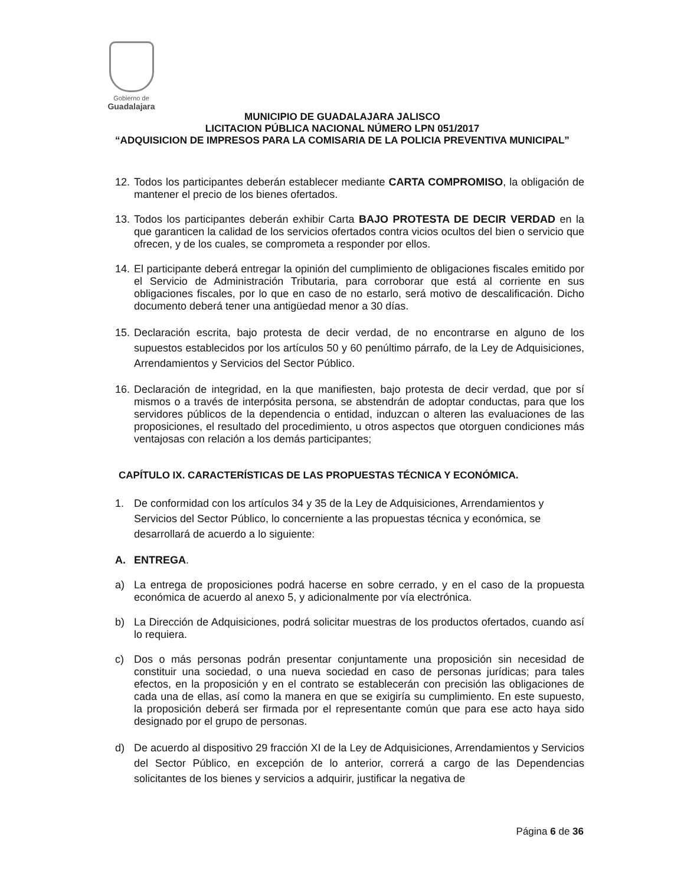Gobierno de
Guadalajara
MUNICIPIO DE GUADALAJARA JALISCO
LICITACION PÚBLICA NACIONAL NÚMERO LPN 051/2017
“ADQUISICION DE IMPRESOS PARA LA COMISARIA DE LA POLICIA PREVENTIVA MUNICIPAL”
12. Todos los participantes deberán establecer mediante CARTA COMPROMISO, la obligación de mantener el precio de los bienes ofertados.
13. Todos los participantes deberán exhibir Carta BAJO PROTESTA DE DECIR VERDAD en la que garanticen la calidad de los servicios ofertados contra vicios ocultos del bien o servicio que ofrecen, y de los cuales, se comprometa a responder por ellos.
14. El participante deberá entregar la opinión del cumplimiento de obligaciones fiscales emitido por el Servicio de Administración Tributaria, para corroborar que está al corriente en sus obligaciones fiscales, por lo que en caso de no estarlo, será motivo de descalificación. Dicho documento deberá tener una antigüedad menor a 30 días.
15. Declaración escrita, bajo protesta de decir verdad, de no encontrarse en alguno de los supuestos establecidos por los artículos 50 y 60 penúltimo párrafo, de la Ley de Adquisiciones, Arrendamientos y Servicios del Sector Público.
16. Declaración de integridad, en la que manifiesten, bajo protesta de decir verdad, que por sí mismos o a través de interpósita persona, se abstendrán de adoptar conductas, para que los servidores públicos de la dependencia o entidad, induzcan o alteren las evaluaciones de las proposiciones, el resultado del procedimiento, u otros aspectos que otorguen condiciones más ventajosas con relación a los demás participantes;
CAPÍTULO IX. CARACTERÍSTICAS DE LAS PROPUESTAS TÉCNICA Y ECONÓMICA.
1. De conformidad con los artículos 34 y 35 de la Ley de Adquisiciones, Arrendamientos y Servicios del Sector Público, lo concerniente a las propuestas técnica y económica, se desarrollará de acuerdo a lo siguiente:
A. ENTREGA.
a) La entrega de proposiciones podrá hacerse en sobre cerrado, y en el caso de la propuesta económica de acuerdo al anexo 5, y adicionalmente por vía electrónica.
b) La Dirección de Adquisiciones, podrá solicitar muestras de los productos ofertados, cuando así lo requiera.
c) Dos o más personas podrán presentar conjuntamente una proposición sin necesidad de constituir una sociedad, o una nueva sociedad en caso de personas jurídicas; para tales efectos, en la proposición y en el contrato se establecerán con precisión las obligaciones de cada una de ellas, así como la manera en que se exigiría su cumplimiento. En este supuesto, la proposición deberá ser firmada por el representante común que para ese acto haya sido designado por el grupo de personas.
d) De acuerdo al dispositivo 29 fracción XI de la Ley de Adquisiciones, Arrendamientos y Servicios del Sector Público, en excepción de lo anterior, correrá a cargo de las Dependencias solicitantes de los bienes y servicios a adquirir, justificar la negativa de
Página 6 de 36